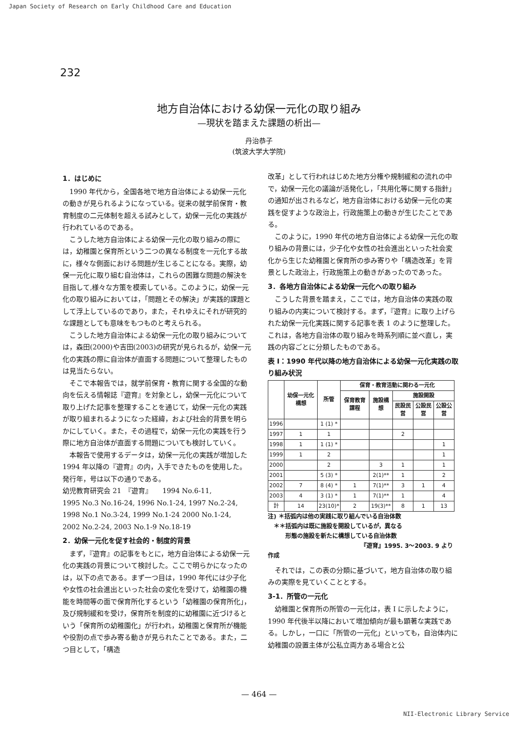Japan Society of Research on Early Childhood Care and Education
232
地方自治体における幼保一元化の取り組み
—現状を踏まえた課題の析出—
丹治恭子
(筑波大学大学院)
1．はじめに
1990 年代から，全国各地で地方自治体による幼保一元化の動きが見られるようになっている。従来の就学前保育・教育制度の二元体制を超える試みとして，幼保一元化の実践が行われているのである。
こうした地方自治体による幼保一元化の取り組みの際には，幼稚園と保育所という二つの異なる制度を一元化する故に，様々な側面における問題が生じることになる。実際，幼保一元化に取り組む自治体は，これらの困難な問題の解決を目指して,様々な方策を模索している。このように，幼保一元化の取り組みにおいては，「問題とその解決」が実践的課題として浮上しているのであり，また，それゆえにそれが研究的な課題としても意味をもつものと考えられる。
こうした地方自治体による幼保一元化の取り組みについては，森田(2000)や吉田(2003)の研究が見られるが，幼保一元化の実践の際に自治体が直面する問題について整理したものは見当たらない。
そこで本報告では，就学前保育・教育に関する全国的な動向を伝える情報誌『遊育』を対象とし，幼保一元化について取り上げた記事を整理することを通じて，幼保一元化の実践が取り組まれるようになった経緯，および社会的背景を明らかにしていく。また，その過程で，幼保一元化の実践を行う際に地方自治体が直面する問題についても検討していく。
本報告で使用するデータは，幼保一元化の実践が増加した 1994 年以降の『遊育』の内，入手できたものを使用した。発行年，号は以下の通りである。
幼児教育研究会 21　『遊育』　　1994 No.6-11,
1995 No.3 No.16-24, 1996 No.1-24, 1997 No.2-24,
1998 No.1 No.3-24, 1999 No.1-24 2000 No.1-24,
2002 No.2-24, 2003 No.1-9 No.18-19
2．幼保一元化を促す社会的・制度的背景
まず，『遊育』の記事をもとに，地方自治体による幼保一元化の実践の背景について検討した。ここで明らかになったのは，以下の点である。まず一つ目は，1990 年代には少子化や女性の社会進出といった社会の変化を受けて，幼稚園の機能を時間等の面で保育所化するという「幼稚園の保育所化」，及び規制緩和を受け，保育所を制度的に幼稚園に近づけるという「保育所の幼稚園化」が行われ，幼稚園と保育所が機能や役割の点で歩み寄る動きが見られたことである。また，二つ目として，「構造
改革」として行われはじめた地方分権や規制緩和の流れの中で，幼保一元化の議論が活発化し，「共用化等に関する指針」の通知が出されるなど，地方自治体における幼保一元化の実践を促すような政治上，行政施策上の動きが生じたことである。
このように，1990 年代の地方自治体による幼保一元化の取り組みの背景には，少子化や女性の社会進出といった社会変化から生じた幼稚園と保育所の歩み寄りや「構造改革」を背景とした政治上，行政施策上の動きがあったのであった。
3．各地方自治体による幼保一元化への取り組み
こうした背景を踏まえ，ここでは，地方自治体の実践の取り組みの内実について検討する。まず，『遊育』に取り上げられた幼保一元化実践に関する記事を表 1 のように整理した。これは，各地方自治体の取り組みを時系列順に並べ直し，実践の内容ごとに分類したものである。
表 I：1990 年代以降の地方自治体による幼保一元化実践の取り組み状況
| | 幼保一元化構想 | 所管 | 保育・教育活動に関わる一元化 | | | | |
| --- | --- | --- | --- | --- | --- | --- | --- |
| | | | 保育教育課程 | 施設構想 | 施設開設 | | |
| | | | | | 民設民営 | 公設民営 | 公設公営 |
| 1996 | | 1 (1) * | | | | | |
| 1997 | 1 | 1 | | | 2 | | |
| 1998 | 1 | 1 (1) * | | | | | 1 |
| 1999 | 1 | 2 | | | | | 1 |
| 2000 | | 2 | | 3 | 1 | | 1 |
| 2001 | | 5 (3) * | | 2(1)** | 1 | | 2 |
| 2002 | 7 | 8 (4) * | 1 | 7(1)** | 3 | 1 | 4 |
| 2003 | 4 | 3 (1) * | 1 | 7(1)** | 1 | | 4 |
| 計 | 14 | 23(10)* | 2 | 19(3)** | 8 | 1 | 13 |
注) ＊括弧内は他の実践に取り組んでいる自治体数
　＊＊括弧内は既に施設を開設しているが，異なる
　　　形態の施設を新たに構想している自治体数
『遊育』1995. 3～2003. 9 より作成
それでは，この表の分類に基づいて，地方自治体の取り組みの実際を見ていくこととする。
3-1．所管の一元化
幼稚園と保育所の所管の一元化は，表 I に示したように，1990 年代後半以降において増加傾向が最も顕著な実践である。しかし，一口に「所管の一元化」といっても，自治体内に幼稚園の設置主体が公私立両方ある場合と公
— 464 —
NII-Electronic Library Service